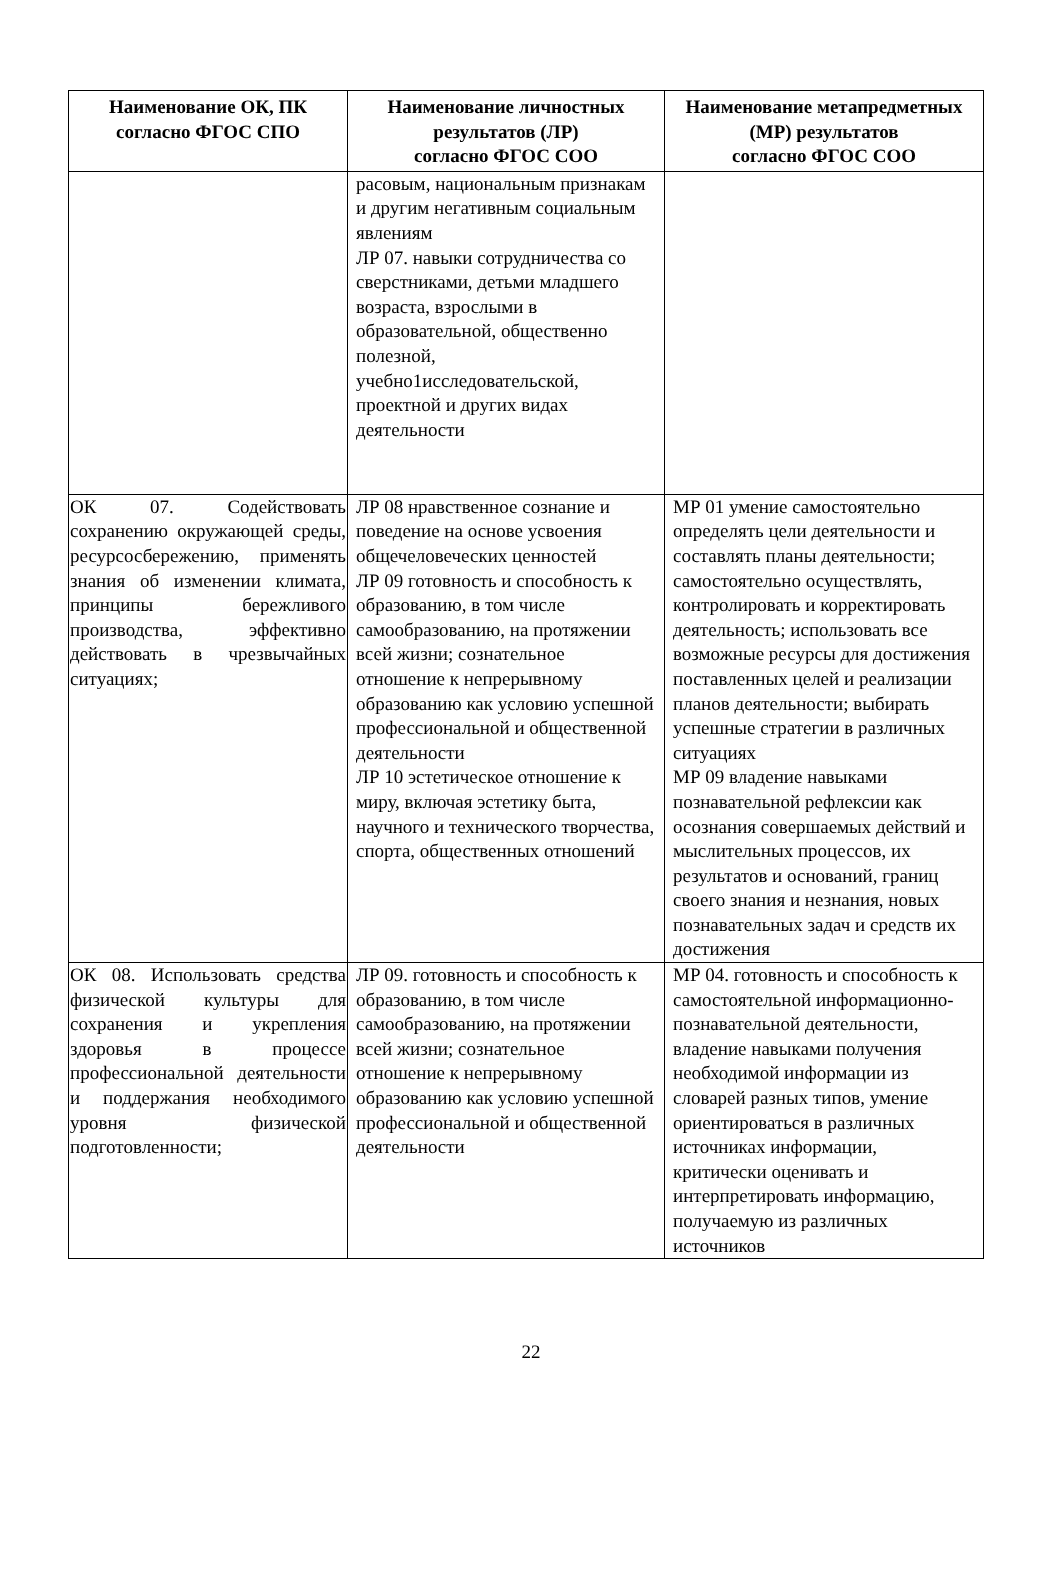| Наименование ОК, ПК согласно ФГОС СПО | Наименование личностных результатов (ЛР) согласно ФГОС СОО | Наименование метапредметных (МР) результатов согласно ФГОС СОО |
| --- | --- | --- |
| | расовым, национальным признакам и другим негативным социальным явлениям ЛР 07. навыки сотрудничества со сверстниками, детьми младшего возраста, взрослыми в образовательной, общественно полезной, учебно1исследовательской, проектной и других видах деятельности | |
| ОК 07. Содействовать сохранению окружающей среды, ресурсосбережению, применять знания об изменении климата, принципы бережливого производства, эффективно действовать в чрезвычайных ситуациях; | ЛР 08 нравственное сознание и поведение на основе усвоения общечеловеческих ценностей ЛР 09 готовность и способность к образованию, в том числе самообразованию, на протяжении всей жизни; сознательное отношение к непрерывному образованию как условию успешной профессиональной и общественной деятельности ЛР 10 эстетическое отношение к миру, включая эстетику быта, научного и технического творчества, спорта, общественных отношений | МР 01 умение самостоятельно определять цели деятельности и составлять планы деятельности; самостоятельно осуществлять, контролировать и корректировать деятельность; использовать все возможные ресурсы для достижения поставленных целей и реализации планов деятельности; выбирать успешные стратегии в различных ситуациях МР 09 владение навыками познавательной рефлексии как осознания совершаемых действий и мыслительных процессов, их результатов и оснований, границ своего знания и незнания, новых познавательных задач и средств их достижения |
| ОК 08. Использовать средства физической культуры для сохранения и укрепления здоровья в процессе профессиональной деятельности и поддержания необходимого уровня физической подготовленности; | ЛР 09. готовность и способность к образованию, в том числе самообразованию, на протяжении всей жизни; сознательное отношение к непрерывному образованию как условию успешной профессиональной и общественной деятельности | МР 04. готовность и способность к самостоятельной информационно-познавательной деятельности, владение навыками получения необходимой информации из словарей разных типов, умение ориентироваться в различных источниках информации, критически оценивать и интерпретировать информацию, получаемую из различных источников |
22